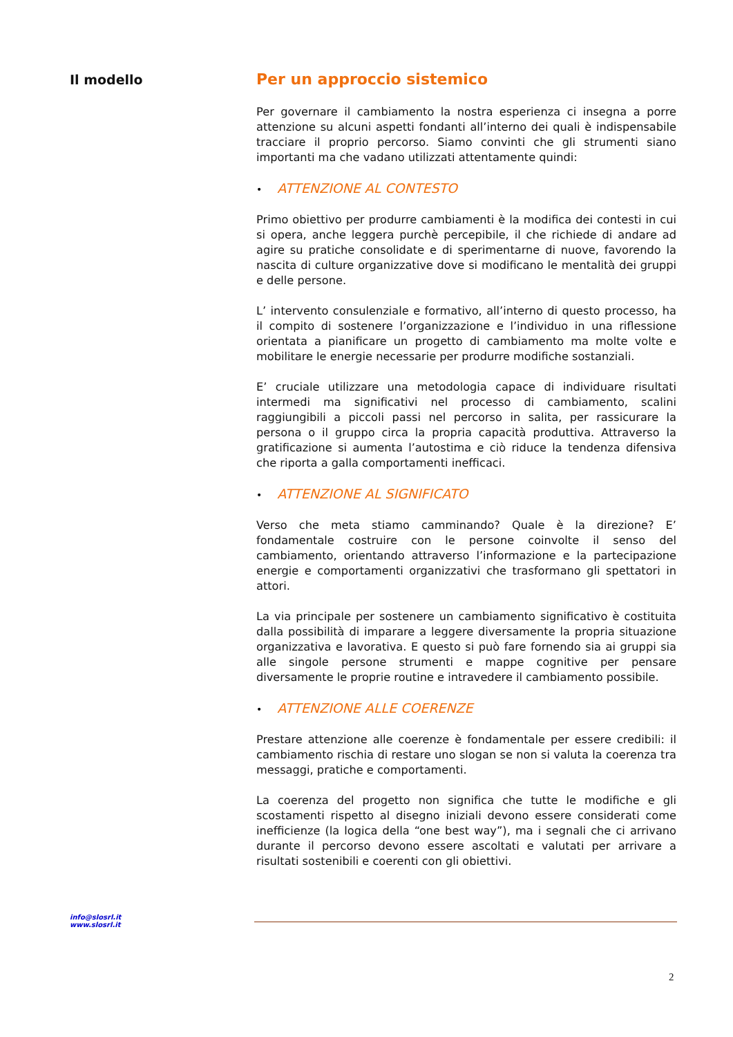Il modello
Per un approccio sistemico
Per governare il cambiamento la nostra esperienza ci insegna a porre attenzione su alcuni aspetti fondanti all’interno dei quali è indispensabile tracciare il proprio percorso. Siamo convinti che gli strumenti siano importanti ma che vadano utilizzati attentamente quindi:
• ATTENZIONE AL CONTESTO
Primo obiettivo per produrre cambiamenti è la modifica dei contesti in cui si opera, anche leggera purchè percepibile, il che richiede di andare ad agire su pratiche consolidate e di sperimentarne di nuove, favorendo la nascita di culture organizzative dove si modificano le mentalità dei gruppi e delle persone.
L’ intervento consulenziale e formativo, all’interno di questo processo, ha il compito di sostenere l’organizzazione e l’individuo in una riflessione orientata a pianificare un progetto di cambiamento ma molte volte e mobilitare le energie necessarie per produrre modifiche sostanziali.
E’ cruciale utilizzare una metodologia capace di individuare risultati intermedi ma significativi nel processo di cambiamento, scalini raggiungibili a piccoli passi nel percorso in salita, per rassicurare la persona o il gruppo circa la propria capacità produttiva. Attraverso la gratificazione si aumenta l’autostima e ciò riduce la tendenza difensiva che riporta a galla comportamenti inefficaci.
• ATTENZIONE AL SIGNIFICATO
Verso che meta stiamo camminando? Quale è la direzione? E’ fondamentale costruire con le persone coinvolte il senso del cambiamento, orientando attraverso l’informazione e la partecipazione energie e comportamenti organizzativi che trasformano gli spettatori in attori.
La via principale per sostenere un cambiamento significativo è costituita dalla possibilità di imparare a leggere diversamente la propria situazione organizzativa e lavorativa. E questo si può fare fornendo sia ai gruppi sia alle singole persone strumenti e mappe cognitive per pensare diversamente le proprie routine e intravedere il cambiamento possibile.
• ATTENZIONE ALLE COERENZE
Prestare attenzione alle coerenze è fondamentale per essere credibili: il cambiamento rischia di restare uno slogan se non si valuta la coerenza tra messaggi, pratiche e comportamenti.
La coerenza del progetto non significa che tutte le modifiche e gli scostamenti rispetto al disegno iniziali devono essere considerati come inefficienze (la logica della “one best way”), ma i segnali che ci arrivano durante il percorso devono essere ascoltati e valutati per arrivare a risultati sostenibili e coerenti con gli obiettivi.
info@slosrl.it
www.slosrl.it
2